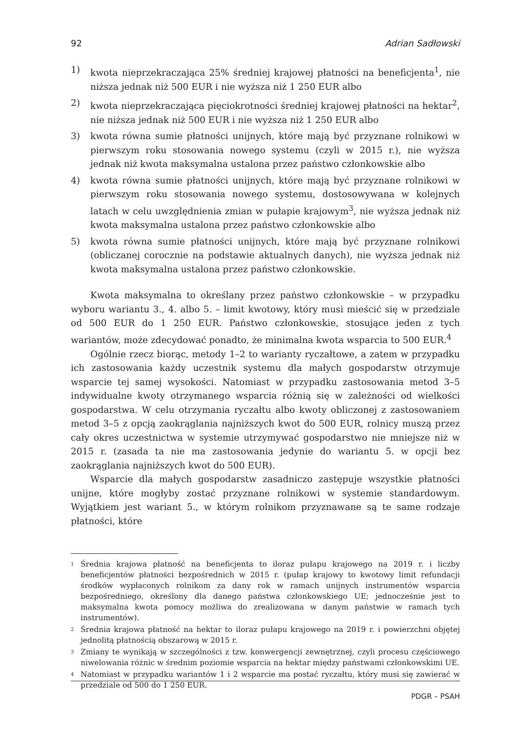92 Adrian Sadłowski
1) kwota nieprzekraczająca 25% średniej krajowej płatności na beneficjenta<sup>1</sup>, nie niższa jednak niż 500 EUR i nie wyższa niż 1 250 EUR albo
2) kwota nieprzekraczająca pięciokrotności średniej krajowej płatności na hektar<sup>2</sup>, nie niższa jednak niż 500 EUR i nie wyższa niż 1 250 EUR albo
3) kwota równa sumie płatności unijnych, które mają być przyznane rolnikowi w pierwszym roku stosowania nowego systemu (czyli w 2015 r.), nie wyższa jednak niż kwota maksymalna ustalona przez państwo członkowskie albo
4) kwota równa sumie płatności unijnych, które mają być przyznane rolnikowi w pierwszym roku stosowania nowego systemu, dostosowywana w kolejnych latach w celu uwzględnienia zmian w pułapie krajowym<sup>3</sup>, nie wyższa jednak niż kwota maksymalna ustalona przez państwo członkowskie albo
5) kwota równa sumie płatności unijnych, które mają być przyznane rolnikowi (obliczanej corocznie na podstawie aktualnych danych), nie wyższa jednak niż kwota maksymalna ustalona przez państwo członkowskie.
Kwota maksymalna to określany przez państwo członkowskie – w przypadku wyboru wariantu 3., 4. albo 5. – limit kwotowy, który musi mieścić się w przedziale od 500 EUR do 1 250 EUR. Państwo członkowskie, stosujące jeden z tych wariantów, może zdecydować ponadto, że minimalna kwota wsparcia to 500 EUR.<sup>4</sup>
Ogólnie rzecz biorąc, metody 1–2 to warianty ryczałtowe, a zatem w przypadku ich zastosowania każdy uczestnik systemu dla małych gospodarstw otrzymuje wsparcie tej samej wysokości. Natomiast w przypadku zastosowania metod 3–5 indywidualne kwoty otrzymanego wsparcia różnią się w zależności od wielkości gospodarstwa. W celu otrzymania ryczałtu albo kwoty obliczonej z zastosowaniem metod 3–5 z opcją zaokrąglania najniższych kwot do 500 EUR, rolnicy muszą przez cały okres uczestnictwa w systemie utrzymywać gospodarstwo nie mniejsze niż w 2015 r. (zasada ta nie ma zastosowania jedynie do wariantu 5. w opcji bez zaokrąglania najniższych kwot do 500 EUR).
Wsparcie dla małych gospodarstw zasadniczo zastępuje wszystkie płatności unijne, które mogłyby zostać przyznane rolnikowi w systemie standardowym. Wyjątkiem jest wariant 5., w którym rolnikom przyznawane są te same rodzaje płatności, które
<sup>1</sup> Średnia krajowa płatność na beneficjenta to iloraz pułapu krajowego na 2019 r. i liczby beneficjentów płatności bezpośrednich w 2015 r. (pułap krajowy to kwotowy limit refundacji środków wypłaconych rolnikom za dany rok w ramach unijnych instrumentów wsparcia bezpośredniego, określony dla danego państwa członkowskiego UE; jednocześnie jest to maksymalna kwota pomocy możliwa do zrealizowana w danym państwie w ramach tych instrumentów).
<sup>2</sup> Średnia krajowa płatność na hektar to iloraz pułapu krajowego na 2019 r. i powierzchni objętej jednolitą płatnością obszarową w 2015 r.
<sup>3</sup> Zmiany te wynikają w szczególności z tzw. konwergencji zewnętrznej, czyli procesu częściowego niwelowania różnic w średnim poziomie wsparcia na hektar między państwami członkowskimi UE.
<sup>4</sup> Natomiast w przypadku wariantów 1 i 2 wsparcie ma postać ryczałtu, który musi się zawierać w przedziale od 500 do 1 250 EUR.
PDGR – PSAH